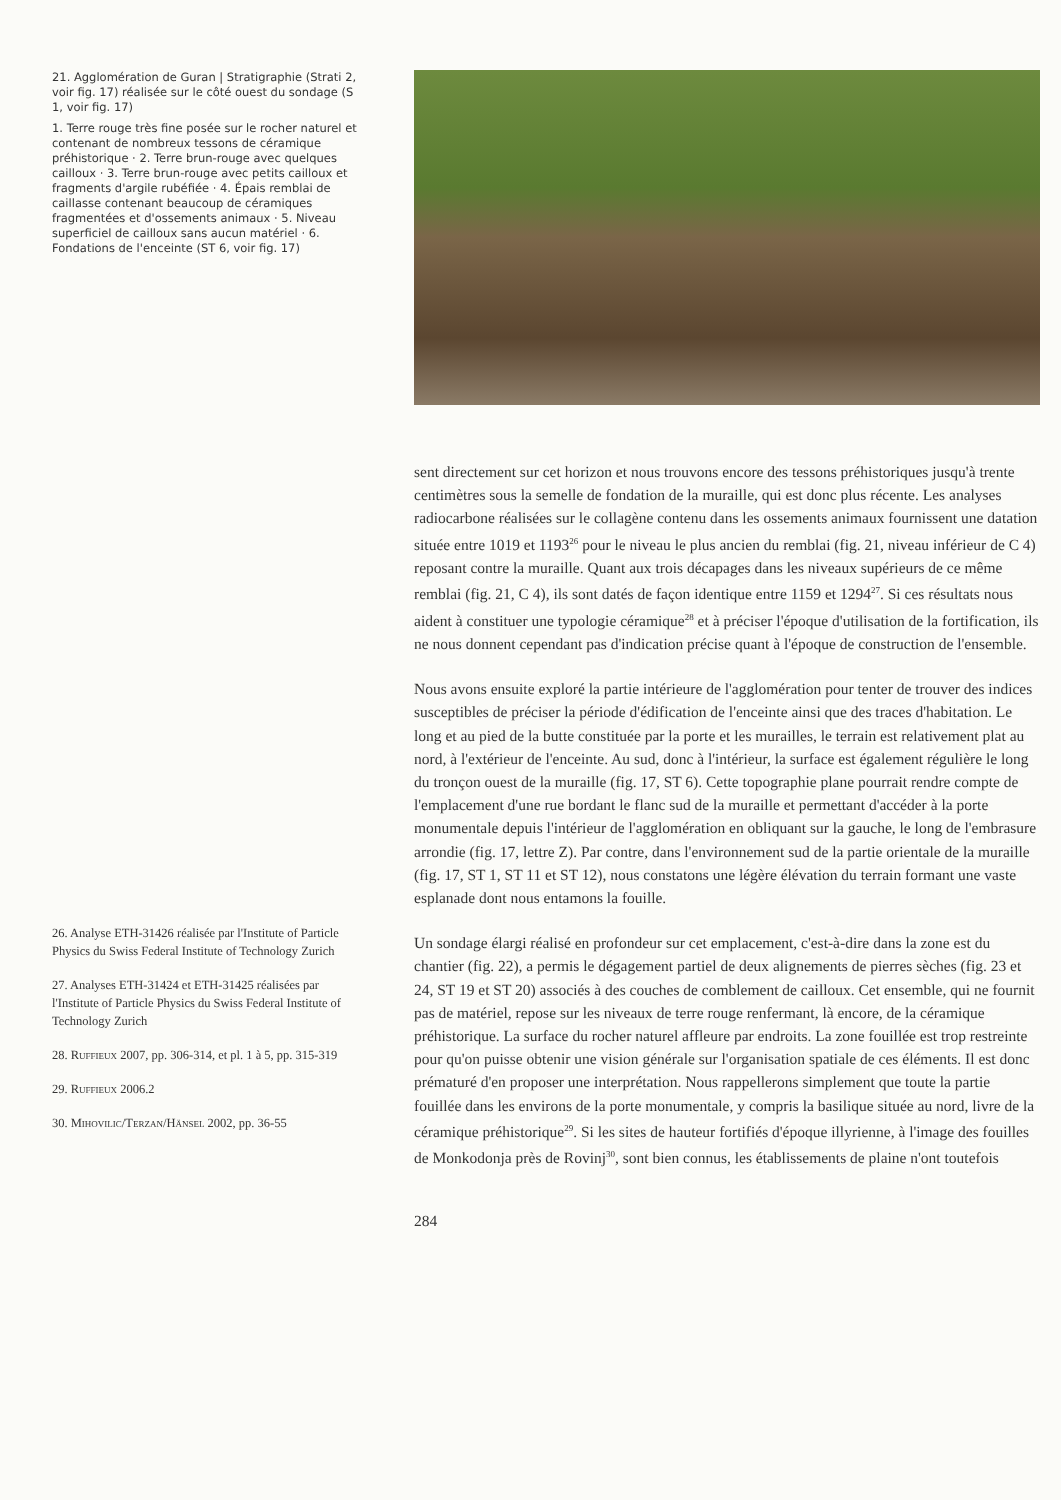21. Agglomération de Guran | Stratigraphie (Strati 2, voir fig. 17) réalisée sur le côté ouest du sondage (S 1, voir fig. 17)
1. Terre rouge très fine posée sur le rocher naturel et contenant de nombreux tessons de céramique préhistorique · 2. Terre brun-rouge avec quelques cailloux · 3. Terre brun-rouge avec petits cailloux et fragments d'argile rubéfiée · 4. Épais remblai de caillasse contenant beaucoup de céramiques fragmentées et d'ossements animaux · 5. Niveau superficiel de cailloux sans aucun matériel · 6. Fondations de l'enceinte (ST 6, voir fig. 17)
26. Analyse ETH-31426 réalisée par l'Institute of Particle Physics du Swiss Federal Institute of Technology Zurich
27. Analyses ETH-31424 et ETH-31425 réalisées par l'Institute of Particle Physics du Swiss Federal Institute of Technology Zurich
28. Ruffieux 2007, pp. 306-314, et pl. 1 à 5, pp. 315-319
29. Ruffieux 2006.2
30. Mihovilic/Terzan/Hänsel 2002, pp. 36-55
sent directement sur cet horizon et nous trouvons encore des tessons préhistoriques jusqu'à trente centimètres sous la semelle de fondation de la muraille, qui est donc plus récente. Les analyses radiocarbone réalisées sur le collagène contenu dans les ossements animaux fournissent une datation située entre 1019 et 1193<sup>26</sup> pour le niveau le plus ancien du remblai (fig. 21, niveau inférieur de C 4) reposant contre la muraille. Quant aux trois décapages dans les niveaux supérieurs de ce même remblai (fig. 21, C 4), ils sont datés de façon identique entre 1159 et 1294<sup>27</sup>. Si ces résultats nous aident à constituer une typologie céramique<sup>28</sup> et à préciser l'époque d'utilisation de la fortification, ils ne nous donnent cependant pas d'indication précise quant à l'époque de construction de l'ensemble.
Nous avons ensuite exploré la partie intérieure de l'agglomération pour tenter de trouver des indices susceptibles de préciser la période d'édification de l'enceinte ainsi que des traces d'habitation. Le long et au pied de la butte constituée par la porte et les murailles, le terrain est relativement plat au nord, à l'extérieur de l'enceinte. Au sud, donc à l'intérieur, la surface est également régulière le long du tronçon ouest de la muraille (fig. 17, ST 6). Cette topographie plane pourrait rendre compte de l'emplacement d'une rue bordant le flanc sud de la muraille et permettant d'accéder à la porte monumentale depuis l'intérieur de l'agglomération en obliquant sur la gauche, le long de l'embrasure arrondie (fig. 17, lettre Z). Par contre, dans l'environnement sud de la partie orientale de la muraille (fig. 17, ST 1, ST 11 et ST 12), nous constatons une légère élévation du terrain formant une vaste esplanade dont nous entamons la fouille.
Un sondage élargi réalisé en profondeur sur cet emplacement, c'est-à-dire dans la zone est du chantier (fig. 22), a permis le dégagement partiel de deux alignements de pierres sèches (fig. 23 et 24, ST 19 et ST 20) associés à des couches de comblement de cailloux. Cet ensemble, qui ne fournit pas de matériel, repose sur les niveaux de terre rouge renfermant, là encore, de la céramique préhistorique. La surface du rocher naturel affleure par endroits. La zone fouillée est trop restreinte pour qu'on puisse obtenir une vision générale sur l'organisation spatiale de ces éléments. Il est donc prématuré d'en proposer une interprétation. Nous rappellerons simplement que toute la partie fouillée dans les environs de la porte monumentale, y compris la basilique située au nord, livre de la céramique préhistorique<sup>29</sup>. Si les sites de hauteur fortifiés d'époque illyrienne, à l'image des fouilles de Monkodonja près de Rovinj<sup>30</sup>, sont bien connus, les établissements de plaine n'ont toutefois
284